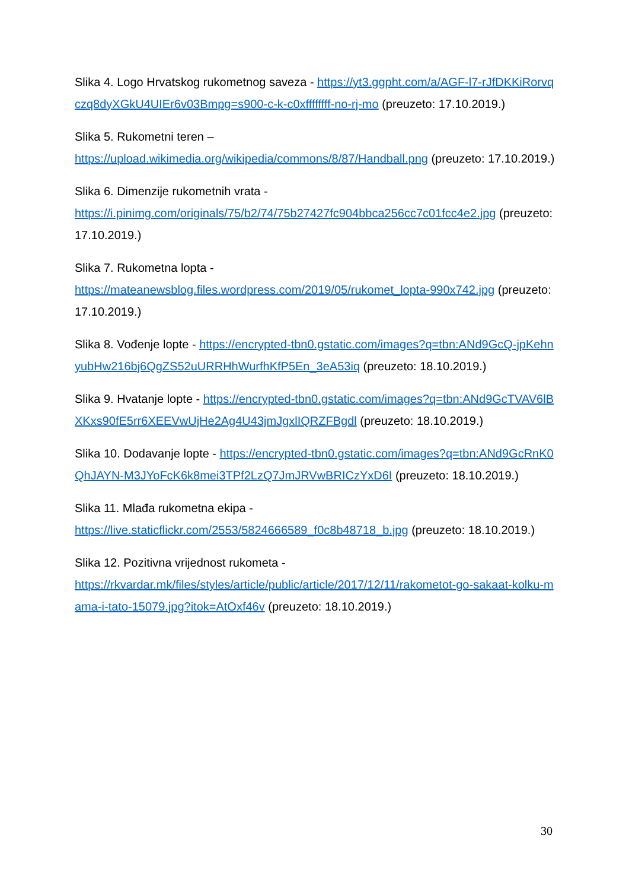Slika 4. Logo Hrvatskog rukometnog saveza - https://yt3.ggpht.com/a/AGF-l7-rJfDKKiRorvqczq8dyXGkU4UIEr6v03Bmpg=s900-c-k-c0xffffffff-no-rj-mo (preuzeto: 17.10.2019.)
Slika 5. Rukometni teren –
https://upload.wikimedia.org/wikipedia/commons/8/87/Handball.png (preuzeto: 17.10.2019.)
Slika 6. Dimenzije rukometnih vrata -
https://i.pinimg.com/originals/75/b2/74/75b27427fc904bbca256cc7c01fcc4e2.jpg (preuzeto: 17.10.2019.)
Slika 7. Rukometna lopta -
https://mateanewsblog.files.wordpress.com/2019/05/rukomet_lopta-990x742.jpg (preuzeto: 17.10.2019.)
Slika 8. Vođenje lopte - https://encrypted-tbn0.gstatic.com/images?q=tbn:ANd9GcQ-jpKehnyubHw216bj6QgZS52uURRHhWurfhKfP5En_3eA53iq (preuzeto: 18.10.2019.)
Slika 9. Hvatanje lopte - https://encrypted-tbn0.gstatic.com/images?q=tbn:ANd9GcTVAV6lBXKxs90fE5rr6XEEVwUjHe2Ag4U43jmJgxlIQRZFBgdl (preuzeto: 18.10.2019.)
Slika 10. Dodavanje lopte - https://encrypted-tbn0.gstatic.com/images?q=tbn:ANd9GcRnK0QhJAYN-M3JYoFcK6k8mei3TPf2LzQ7JmJRVwBRICzYxD6I (preuzeto: 18.10.2019.)
Slika 11. Mlađa rukometna ekipa -
https://live.staticflickr.com/2553/5824666589_f0c8b48718_b.jpg (preuzeto: 18.10.2019.)
Slika 12. Pozitivna vrijednost rukometa -
https://rkvardar.mk/files/styles/article/public/article/2017/12/11/rakometot-go-sakaat-kolku-mama-i-tato-15079.jpg?itok=AtOxf46v (preuzeto: 18.10.2019.)
30